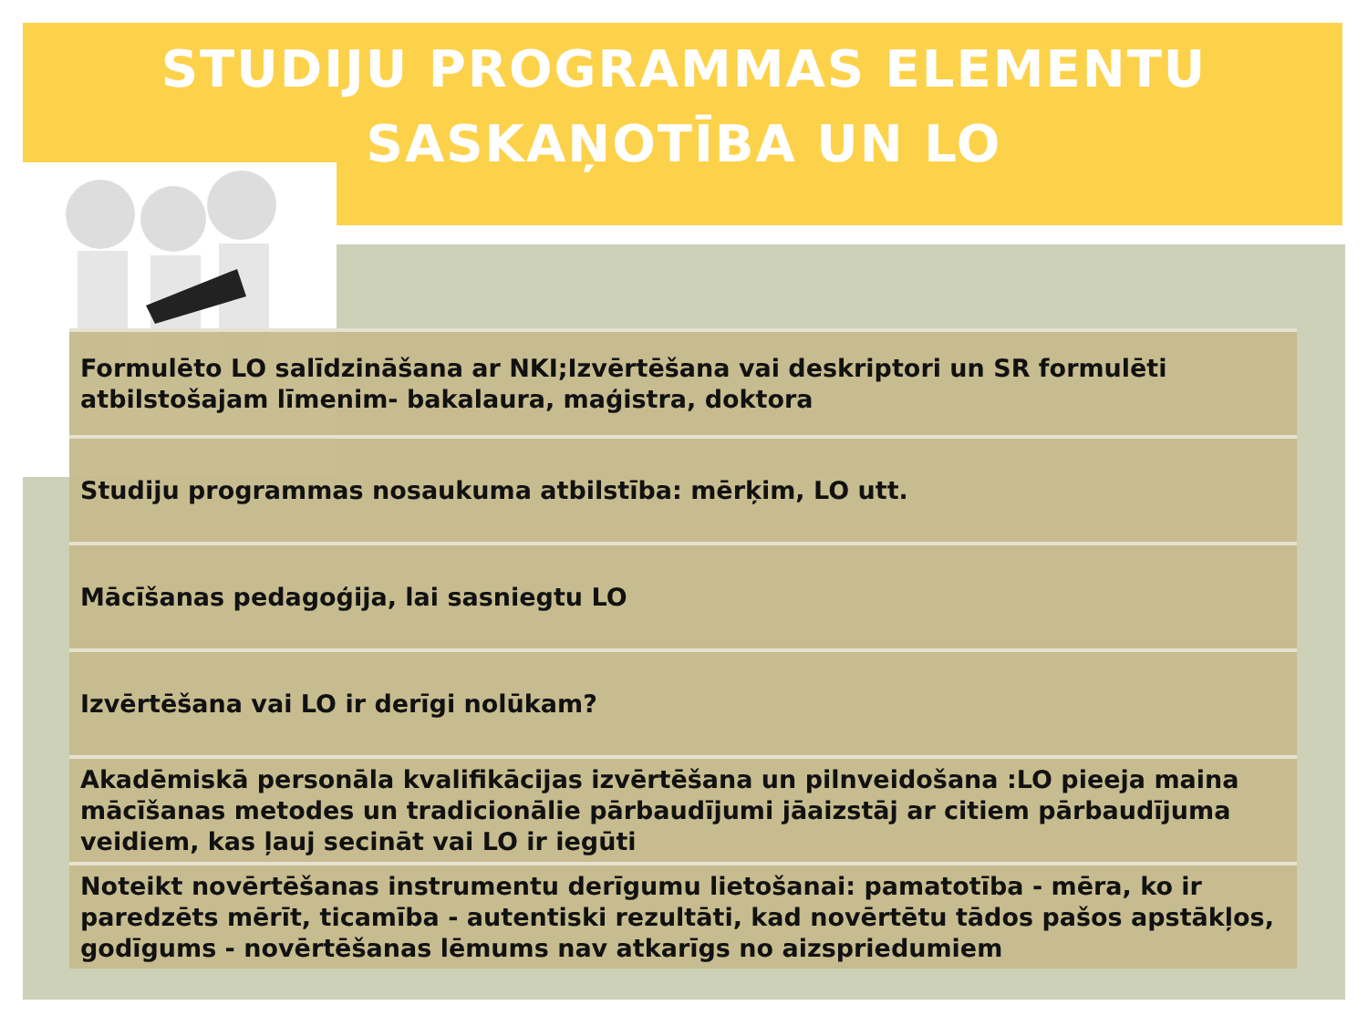STUDIJU PROGRAMMAS ELEMENTU
SASKAŅOTĪBA UN LO
Formulēto LO salīdzināšana ar NKI;Izvērtēšana vai deskriptori un SR formulēti atbilstošajam līmenim- bakalaura, maģistra, doktora
Studiju programmas nosaukuma atbilstība: mērķim, LO utt.
Mācīšanas pedagoģija, lai sasniegtu LO
Izvērtēšana vai LO ir derīgi nolūkam?
Akadēmiskā personāla kvalifikācijas izvērtēšana un pilnveidošana :LO pieeja maina mācīšanas metodes un tradicionālie pārbaudījumi jāaizstāj ar citiem pārbaudījuma veidiem, kas ļauj secināt vai LO ir iegūti
Noteikt novērtēšanas instrumentu derīgumu lietošanai: pamatotība - mēra, ko ir paredzēts mērīt, ticamība - autentiski rezultāti, kad novērtētu tādos pašos apstākļos, godīgums - novērtēšanas lēmums nav atkarīgs no aizspriedumiem